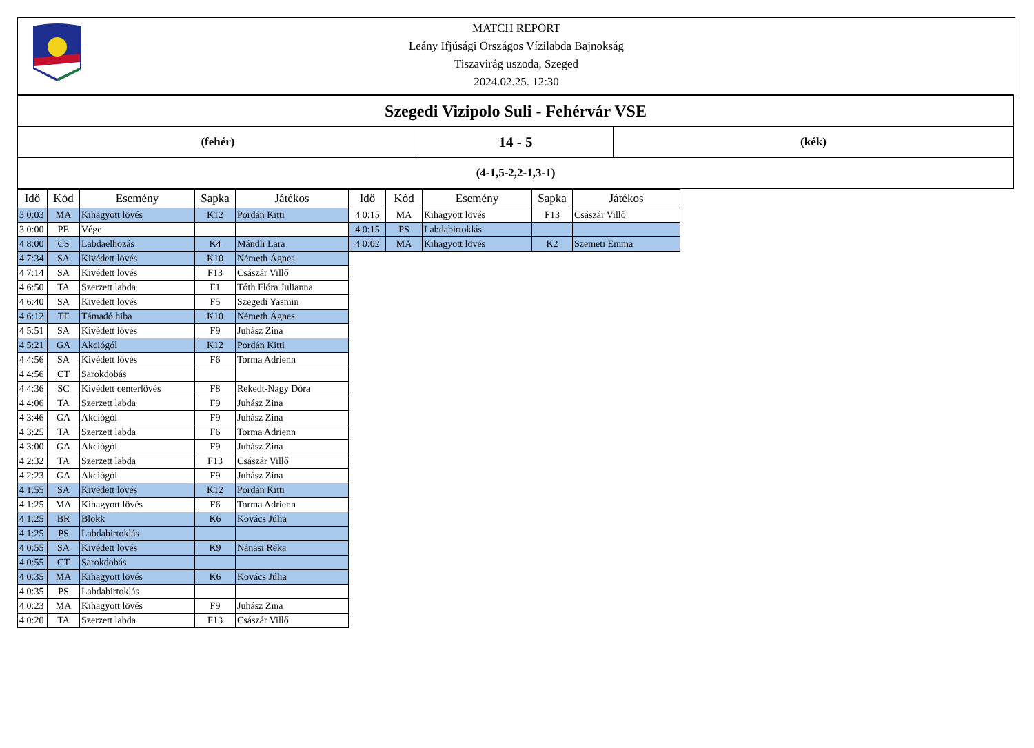MATCH REPORT
Leány Ifjúsági Országos Vízilabda Bajnokság
Tiszavirág uszoda, Szeged
2024.02.25. 12:30
| Szegedi Vizipolo Suli - Fehérvár VSE | | |
| (fehér) | 14 - 5 | (kék) |
| (4-1,5-2,2-1,3-1) | | |
| Idő | Kód | Esemény | Sapka | Játékos |
| --- | --- | --- | --- | --- |
| 3 0:03 | MA | Kihagyott lövés | K12 | Pordán Kitti |
| 3 0:00 | PE | Vége | | |
| 4 8:00 | CS | Labdaelhozás | K4 | Mándli Lara |
| 4 7:34 | SA | Kivédett lövés | K10 | Németh Ágnes |
| 4 7:14 | SA | Kivédett lövés | F13 | Császár Villő |
| 4 6:50 | TA | Szerzett labda | F1 | Tóth Flóra Julianna |
| 4 6:40 | SA | Kivédett lövés | F5 | Szegedi Yasmin |
| 4 6:12 | TF | Támadó hiba | K10 | Németh Ágnes |
| 4 5:51 | SA | Kivédett lövés | F9 | Juhász Zina |
| 4 5:21 | GA | Akciógól | K12 | Pordán Kitti |
| 4 4:56 | SA | Kivédett lövés | F6 | Torma Adrienn |
| 4 4:56 | CT | Sarokdobás | | |
| 4 4:36 | SC | Kivédett centerlövés | F8 | Rekedt-Nagy Dóra |
| 4 4:06 | TA | Szerzett labda | F9 | Juhász Zina |
| 4 3:46 | GA | Akciógól | F9 | Juhász Zina |
| 4 3:25 | TA | Szerzett labda | F6 | Torma Adrienn |
| 4 3:00 | GA | Akciógól | F9 | Juhász Zina |
| 4 2:32 | TA | Szerzett labda | F13 | Császár Villő |
| 4 2:23 | GA | Akciógól | F9 | Juhász Zina |
| 4 1:55 | SA | Kivédett lövés | K12 | Pordán Kitti |
| 4 1:25 | MA | Kihagyott lövés | F6 | Torma Adrienn |
| 4 1:25 | BR | Blokk | K6 | Kovács Júlia |
| 4 1:25 | PS | Labdabirtoklás | | |
| 4 0:55 | SA | Kivédett lövés | K9 | Nánási Réka |
| 4 0:55 | CT | Sarokdobás | | |
| 4 0:35 | MA | Kihagyott lövés | K6 | Kovács Júlia |
| 4 0:35 | PS | Labdabirtoklás | | |
| 4 0:23 | MA | Kihagyott lövés | F9 | Juhász Zina |
| 4 0:20 | TA | Szerzett labda | F13 | Császár Villő |
| Idő | Kód | Esemény | Sapka | Játékos |
| --- | --- | --- | --- | --- |
| 4 0:15 | MA | Kihagyott lövés | F13 | Császár Villő |
| 4 0:15 | PS | Labdabirtoklás | | |
| 4 0:02 | MA | Kihagyott lövés | K2 | Szemeti Emma |